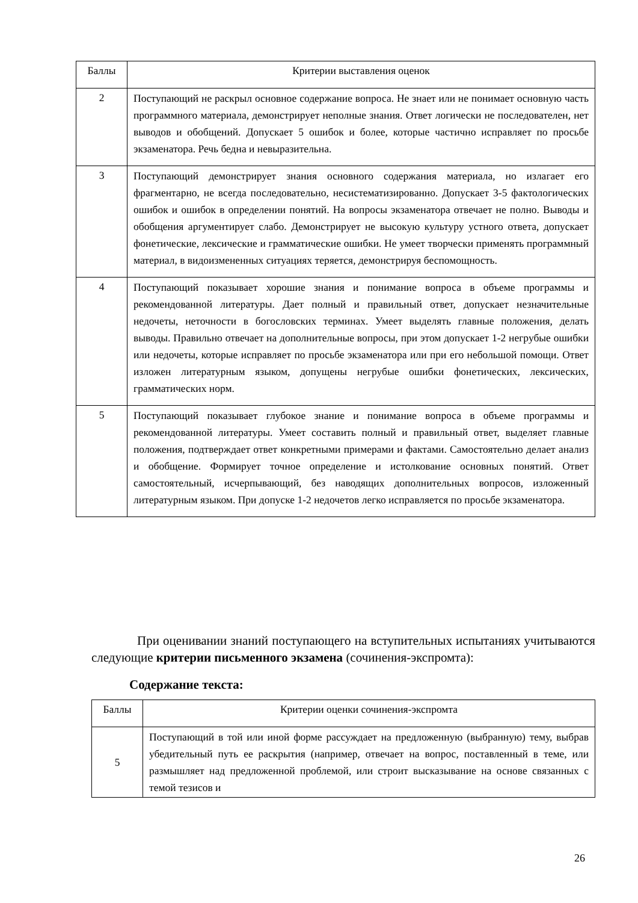| Баллы | Критерии выставления оценок |
| --- | --- |
| 2 | Поступающий не раскрыл основное содержание вопроса. Не знает или не понимает основную часть программного материала, демонстрирует неполные знания. Ответ логически не последователен, нет выводов и обобщений. Допускает 5 ошибок и более, которые частично исправляет по просьбе экзаменатора. Речь бедна и невыразительна. |
| 3 | Поступающий демонстрирует знания основного содержания материала, но излагает его фрагментарно, не всегда последовательно, несистематизированно. Допускает 3-5 фактологических ошибок и ошибок в определении понятий. На вопросы экзаменатора отвечает не полно. Выводы и обобщения аргументирует слабо. Демонстрирует не высокую культуру устного ответа, допускает фонетические, лексические и грамматические ошибки. Не умеет творчески применять программный материал, в видоизмененных ситуациях теряется, демонстрируя беспомощность. |
| 4 | Поступающий показывает хорошие знания и понимание вопроса в объеме программы и рекомендованной литературы. Дает полный и правильный ответ, допускает незначительные недочеты, неточности в богословских терминах. Умеет выделять главные положения, делать выводы. Правильно отвечает на дополнительные вопросы, при этом допускает 1-2 негрубые ошибки или недочеты, которые исправляет по просьбе экзаменатора или при его небольшой помощи. Ответ изложен литературным языком, допущены негрубые ошибки фонетических, лексических, грамматических норм. |
| 5 | Поступающий показывает глубокое знание и понимание вопроса в объеме программы и рекомендованной литературы. Умеет составить полный и правильный ответ, выделяет главные положения, подтверждает ответ конкретными примерами и фактами. Самостоятельно делает анализ и обобщение. Формирует точное определение и истолкование основных понятий. Ответ самостоятельный, исчерпывающий, без наводящих дополнительных вопросов, изложенный литературным языком. При допуске 1-2 недочетов легко исправляется по просьбе экзаменатора. |
При оценивании знаний поступающего на вступительных испытаниях учитываются следующие критерии письменного экзамена (сочинения-экспромта):
Содержание текста:
| Баллы | Критерии оценки сочинения-экспромта |
| --- | --- |
| 5 | Поступающий в той или иной форме рассуждает на предложенную (выбранную) тему, выбрав убедительный путь ее раскрытия (например, отвечает на вопрос, поставленный в теме, или размышляет над предложенной проблемой, или строит высказывание на основе связанных с темой тезисов и |
26